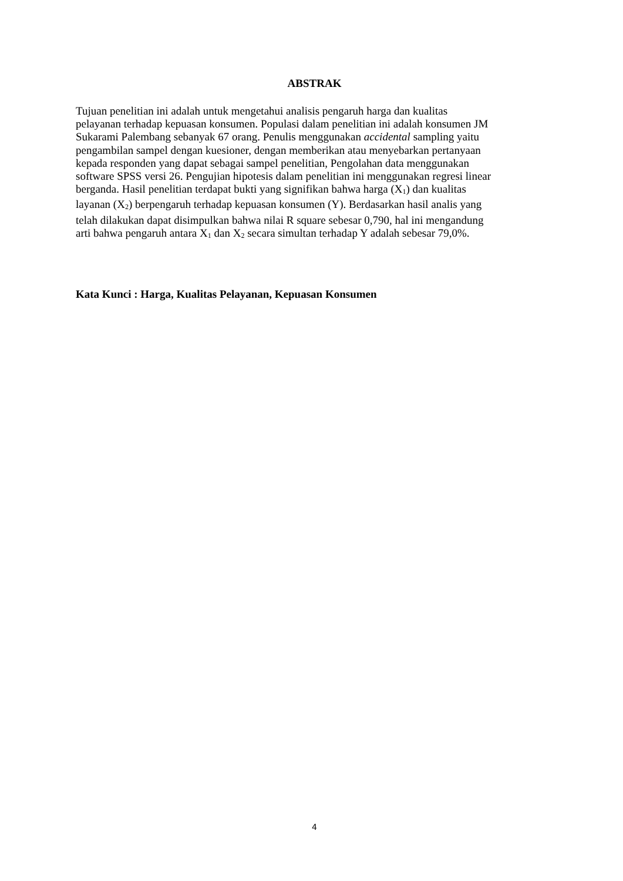ABSTRAK
Tujuan penelitian ini adalah untuk mengetahui analisis pengaruh harga dan kualitas
pelayanan terhadap kepuasan konsumen. Populasi dalam penelitian ini adalah konsumen JM
Sukarami Palembang sebanyak 67 orang. Penulis menggunakan accidental sampling yaitu
pengambilan sampel dengan kuesioner, dengan memberikan atau menyebarkan pertanyaan
kepada responden yang dapat sebagai sampel penelitian, Pengolahan data menggunakan
software SPSS versi 26. Pengujian hipotesis dalam penelitian ini menggunakan regresi linear
berganda. Hasil penelitian terdapat bukti yang signifikan bahwa harga (X<sub>1</sub>) dan kualitas
layanan (X<sub>2</sub>) berpengaruh terhadap kepuasan konsumen (Y). Berdasarkan hasil analis yang
telah dilakukan dapat disimpulkan bahwa nilai R square sebesar 0,790, hal ini mengandung
arti bahwa pengaruh antara X<sub>1</sub> dan X<sub>2</sub> secara simultan terhadap Y adalah sebesar 79,0%.
Kata Kunci : Harga, Kualitas Pelayanan, Kepuasan Konsumen
4